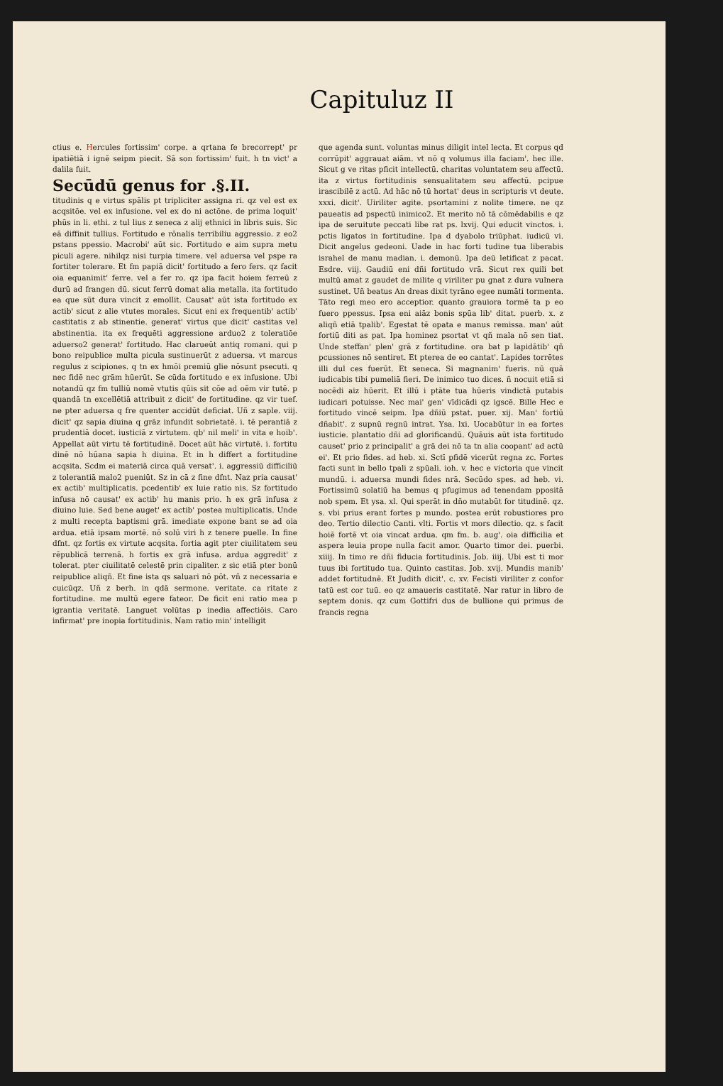Capituluz II
ctius e. Hercules fortissim' corpe. a qrtana fe brecorrept' pr ipatiētiā i ignē seipm piecit. Sā son fortissim' fuit. h tn vict' a dalila fuit.
Secūdū genus for .§.II.
titudinis q e virtus spālis pt tripliciter assigna ri. qz vel est ex acqsitōe. vel ex infusione. vel ex do ni actōne. de prima loquit' phūs in li. ethi. z tul lius z seneca z alij ethnici in libris suis. Sic eā diffinit tullius. Fortitudo e rōnalis terribiliu aggressio. z eo2 pstans ppessio. Macrobi' aūt sic. Fortitudo e aim supra metu piculi agere. nihilqz nisi turpia timere. vel aduersa vel pspe ra fortiter tolerare. Et fm papiā dicit' fortitudo a fero fers. qz facit oia equanimit' ferre. vel a fer ro. qz ipa facit hoiem ferreū z durū ad frangen dū. sicut ferrū domat alia metalla. ita fortitudo ea que sūt dura vincit z emollit. Causat' aūt ista fortitudo ex actib' sicut z alie vtutes morales. Sicut eni ex frequentib' actib' castitatis z ab stinentie. generat' virtus que dicit' castitas vel abstinentia. ita ex frequēti aggressione arduo2 z toleratiōe aduerso2 generat' fortitudo. Hac clarueūt antiq romani. qui p bono reipublice multa picula sustinuerūt z aduersa. vt marcus regulus z scipiones. q tn ex hmōi premiū glie nōsunt psecuti. q nec fidē nec grām hūerūt. Se cūda fortitudo e ex infusione. Ubi notandū qz fm tulliū nomē vtutis qūis sit cōe ad oēm vir tutē. p quandā tn excellētiā attribuit z dicit' de fortitudine. qz vir tuef. ne pter aduersa q fre quenter accidūt deficiat. Uñ z saple. viij. dicit' qz sapia diuina q grāz infundit sobrietatē. i. tē perantiā z prudentiā docet. iusticiā z virtutem. qb' nil meli' in vita e hoib'. Appellat aūt virtu tē fortitudinē. Docet aūt hāc virtutē. i. fortitu dinē nō hūana sapia h diuina. Et in h differt a fortitudine acqsita. Scdm ei materiā circa quā versat'. i. aggressiū difficiliū z tolerantiā malo2 pueniūt. Sz in cā z fine dfnt. Naz pria causat' ex actib' multiplicatis. pcedentib' ex luie ratio nis. Sz fortitudo infusa nō causat' ex actib' hu manis prio. h ex grā infusa z diuino luie. Sed bene auget' ex actib' postea multiplicatis. Unde z multi recepta baptismi grā. imediate expone bant se ad oia ardua. etiā ipsam mortē. nō solū viri h z tenere puelle. In fine dfnt. qz fortis ex virtute acqsita. fortia agit pter ciuilitatem seu rēpublicā terrenā. h fortis ex grā infusa. ardua aggredit' z tolerat. pter ciuilitatē celestē prin cipaliter. z sic etiā pter bonū reipublice aliqñ. Et fine ista qs saluari nō pōt. vñ z necessaria e cuicūqz. Uñ z berh. in qdā sermone. veritate. ca ritate z fortitudine. me multū egere fateor. De ficit eni ratio mea p igrantia veritatē. Languet volūtas p inedia affectiōis. Caro infirmat' pre inopia fortitudinis. Nam ratio min' intelligit
que agenda sunt. voluntas minus diligit intel lecta. Et corpus qd corrūpit' aggrauat aiām. vt nō q volumus illa faciam'. hec ille. Sicut g ve ritas pficit intellectū. charitas voluntatem seu affectū. ita z virtus fortitudinis sensualitatem seu affectū. pcipue irascibilē z actū. Ad hāc nō tū hortat' deus in scripturis vt deute. xxxi. dicit'. Uiriliter agite. psortamini z nolite timere. ne qz paueatis ad pspectū inimico2. Et merito nō tā cōmēdabilis e qz ipa de seruitute peccati libe rat ps. lxvij. Qui educit vinctos. i. pctis ligatos in fortitudine. Ipa d dyabolo triūphat. iudicū vi. Dicit angelus gedeoni. Uade in hac forti tudine tua liberabis israhel de manu madian. i. demonū. Ipa deū letificat z pacat. Esdre. viij. Gaudiū eni dñi fortitudo vrā. Sicut rex quili bet multū amat z gaudet de milite q viriliter pu gnat z dura vulnera sustinet. Uñ beatus An dreas dixit tyrāno egee numāti tormenta. Tāto regi meo ero acceptior. quanto grauiora tormē ta p eo fuero ppessus. Ipsa eni aiāz bonis spūa lib' ditat. puerb. x. z aliqñ etiā tpalib'. Egestat tē opata e manus remissa. man' aūt fortiū diti as pat. Ipa hominez psortat vt qñ mala nō sen tiat. Unde steffan' plen' grā z fortitudine. ora bat p lapidātib' qñ pcussiones nō sentiret. Et pterea de eo cantat'. Lapides torrētes illi dul ces fuerūt. Et seneca. Si magnanim' fueris. nū quā iudicabis tibi pumeliā fieri. De inimico tuo dices. ñ nocuit etiā si nocēdi aiz hūerit. Et illū i ptāte tua hūeris vindictā putabis iudicari potuisse. Nec mai' gen' vīdicādi qz igscē. Bille Hec e fortitudo vincē seipm. Ipa dñiū pstat. puer. xij. Man' fortiū dñabit'. z supnū regnū intrat. Ysa. lxi. Uocabūtur in ea fortes iusticie. plantatio dñi ad glorificandū. Quāuis aūt ista fortitudo causet' prio z principalit' a grā dei nō ta tn alia coopant' ad actū ei'. Et prio fides. ad heb. xi. Sctī pfidē vicerūt regna zc. Fortes facti sunt in bello tpali z spūali. ioh. v. hec e victoria que vincit mundū. i. aduersa mundi fides nrā. Secūdo spes. ad heb. vi. Fortissimū solatiū ha bemus q pfugimus ad tenendam ppositā nob spem. Et ysa. xl. Qui sperāt in dño mutabūt for titudinē. qz. s. vbi prius erant fortes p mundo. postea erūt robustiores pro deo. Tertio dilectio Canti. vlti. Fortis vt mors dilectio. qz. s facit hoiē fortē vt oia vincat ardua. qm fm. b. aug'. oia difficilia et aspera leuia prope nulla facit amor. Quarto timor dei. puerbi. xiiij. In timo re dñi fiducia fortitudinis. Job. iiij. Ubi est ti mor tuus ibi fortitudo tua. Quinto castitas. Job. xvij. Mundis manib' addet fortitudnē. Et Judith dicit'. c. xv. Fecisti viriliter z confor tatū est cor tuū. eo qz amaueris castitatē. Nar ratur in libro de septem donis. qz cum Gottifri dus de bullione qui primus de francis regna